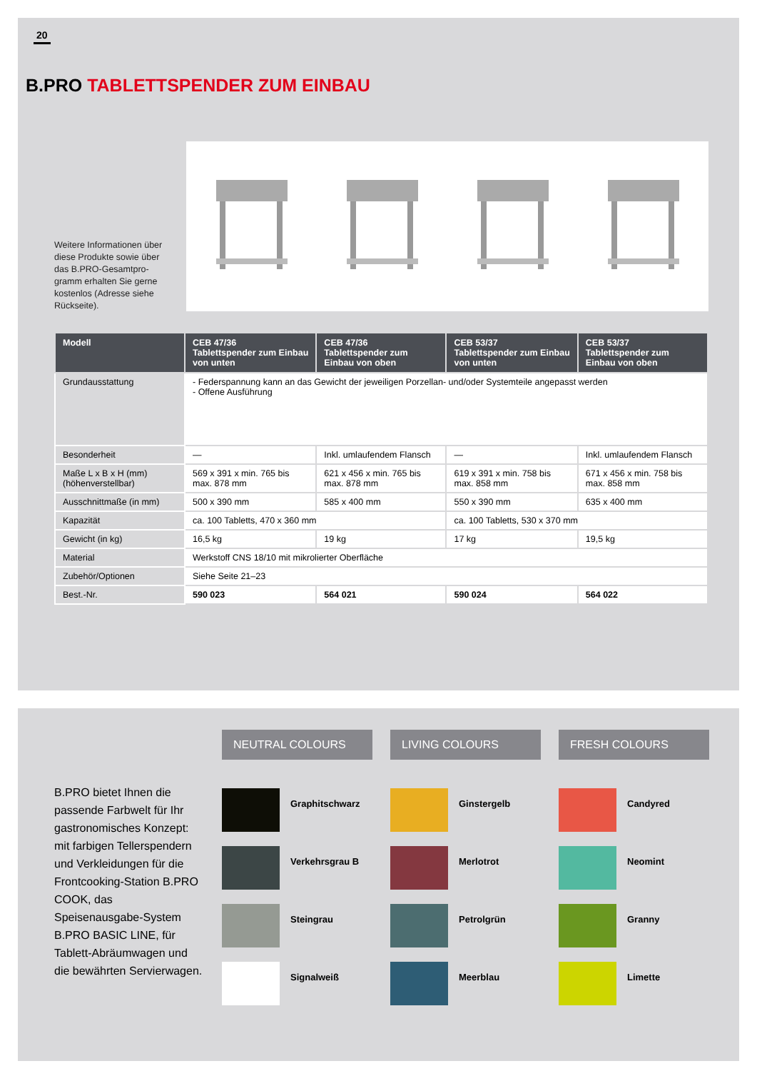20
B.PRO TABLETTSPENDER ZUM EINBAU
Weitere Informationen über diese Produkte sowie über das B.PRO-Gesamtpro-gramm erhalten Sie gerne kostenlos (Adresse siehe Rückseite).
| Modell | CEB 47/36 Tablettspender zum Einbau von unten | CEB 47/36 Tablettspender zum Einbau von oben | CEB 53/37 Tablettspender zum Einbau von unten | CEB 53/37 Tablettspender zum Einbau von oben |
| --- | --- | --- | --- | --- |
| Grundausstattung | - Federspannung kann an das Gewicht der jeweiligen Porzellan- und/oder Systemteile angepasst werden - Offene Ausführung | | | |
| Besonderheit | — | Inkl. umlaufendem Flansch | — | Inkl. umlaufendem Flansch |
| Maße L x B x H (mm) (höhenverstellbar) | 569 x 391 x min. 765 bis max. 878 mm | 621 x 456 x min. 765 bis max. 878 mm | 619 x 391 x min. 758 bis max. 858 mm | 671 x 456 x min. 758 bis max. 858 mm |
| Ausschnittmaße (in mm) | 500 x 390 mm | 585 x 400 mm | 550 x 390 mm | 635 x 400 mm |
| Kapazität | ca. 100 Tabletts, 470 x 360 mm | | ca. 100 Tabletts, 530 x 370 mm | |
| Gewicht (in kg) | 16,5 kg | 19 kg | 17 kg | 19,5 kg |
| Material | Werkstoff CNS 18/10 mit mikrolierter Oberfläche | | | |
| Zubehör/Optionen | Siehe Seite 21–23 | | | |
| Best.-Nr. | 590 023 | 564 021 | 590 024 | 564 022 |
B.PRO bietet Ihnen die passende Farbwelt für Ihr gastronomisches Konzept: mit farbigen Tellerspendern und Verkleidungen für die Frontcooking-Station B.PRO COOK, das Speisenausgabe-System B.PRO BASIC LINE, für Tablett-Abräumwagen und die bewährten Servierwagen.
NEUTRAL COLOURS
Graphitschwarz
Verkehrsgrau B
Steingrau
Signalweiß
LIVING COLOURS
Ginstergelb
Merlotrot
Petrolgrün
Meerblau
FRESH COLOURS
Candyred
Neomint
Granny
Limette